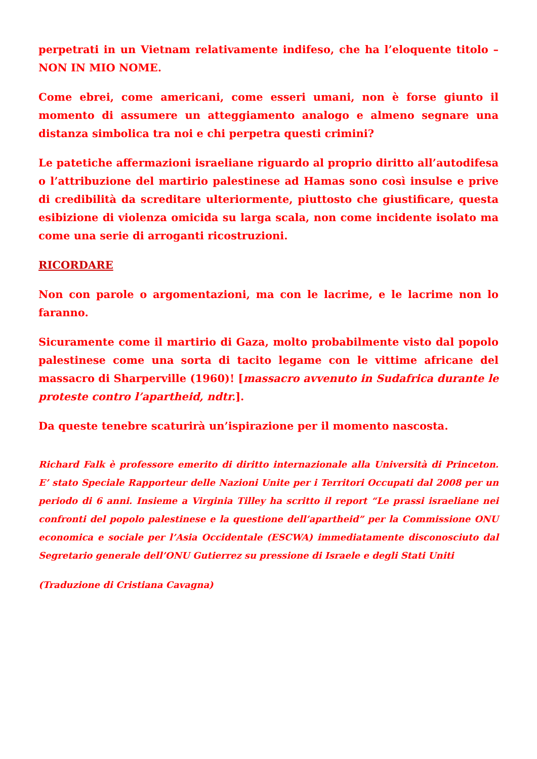perpetrati in un Vietnam relativamente indifeso, che ha l’eloquente titolo – NON IN MIO NOME.
Come ebrei, come americani, come esseri umani, non è forse giunto il momento di assumere un atteggiamento analogo e almeno segnare una distanza simbolica tra noi e chi perpetra questi crimini?
Le patetiche affermazioni israeliane riguardo al proprio diritto all’autodifesa o l’attribuzione del martirio palestinese ad Hamas sono così insulse e prive di credibilità da screditare ulteriormente, piuttosto che giustificare, questa esibizione di violenza omicida su larga scala, non come incidente isolato ma come una serie di arroganti ricostruzioni.
RICORDARE
Non con parole o argomentazioni, ma con le lacrime, e le lacrime non lo faranno.
Sicuramente come il martirio di Gaza, molto probabilmente visto dal popolo palestinese come una sorta di tacito legame con le vittime africane del massacro di Sharperville (1960)! [massacro avvenuto in Sudafrica durante le proteste contro l’apartheid, ndtr.].
Da queste tenebre scaturirà un’ispirazione per il momento nascosta.
Richard Falk è professore emerito di diritto internazionale alla Università di Princeton. E’ stato Speciale Rapporteur delle Nazioni Unite per i Territori Occupati dal 2008 per un periodo di 6 anni. Insieme a Virginia Tilley ha scritto il report “Le prassi israeliane nei confronti del popolo palestinese e la questione dell’apartheid” per la Commissione ONU economica e sociale per l’Asia Occidentale (ESCWA) immediatamente disconosciuto dal Segretario generale dell’ONU Gutierrez su pressione di Israele e degli Stati Uniti
(Traduzione di Cristiana Cavagna)